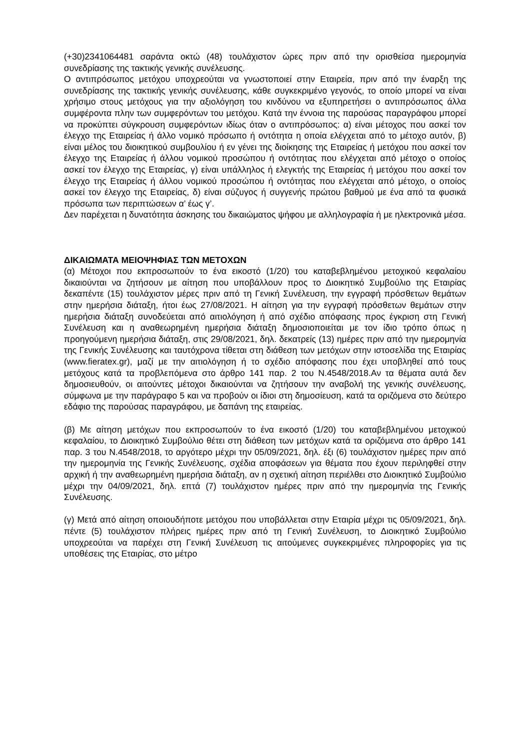(+30)2341064481 σαράντα οκτώ (48) τουλάχιστον ώρες πριν από την ορισθείσα ημερομηνία συνεδρίασης της τακτικής γενικής συνέλευσης.
Ο αντιπρόσωπος μετόχου υποχρεούται να γνωστοποιεί στην Εταιρεία, πριν από την έναρξη της συνεδρίασης της τακτικής γενικής συνέλευσης, κάθε συγκεκριμένο γεγονός, το οποίο μπορεί να είναι χρήσιμο στους μετόχους για την αξιολόγηση του κινδύνου να εξυπηρετήσει ο αντιπρόσωπος άλλα συμφέροντα πλην των συμφερόντων του μετόχου. Κατά την έννοια της παρούσας παραγράφου μπορεί να προκύπτει σύγκρουση συμφερόντων ιδίως όταν ο αντιπρόσωπος: α) είναι μέτοχος που ασκεί τον έλεγχο της Εταιρείας ή άλλο νομικό πρόσωπο ή οντότητα η οποία ελέγχεται από το μέτοχο αυτόν, β) είναι μέλος του διοικητικού συμβουλίου ή εν γένει της διοίκησης της Εταιρείας ή μετόχου που ασκεί τον έλεγχο της Εταιρείας ή άλλου νομικού προσώπου ή οντότητας που ελέγχεται από μέτοχο ο οποίος ασκεί τον έλεγχο της Εταιρείας, γ) είναι υπάλληλος ή ελεγκτής της Εταιρείας ή μετόχου που ασκεί τον έλεγχο της Εταιρείας ή άλλου νομικού προσώπου ή οντότητας που ελέγχεται από μέτοχο, ο οποίος ασκεί τον έλεγχο της Εταιρείας, δ) είναι σύζυγος ή συγγενής πρώτου βαθμού με ένα από τα φυσικά πρόσωπα των περιπτώσεων α’ έως γ’.
Δεν παρέχεται η δυνατότητα άσκησης του δικαιώματος ψήφου με αλληλογραφία ή με ηλεκτρονικά μέσα.
ΔΙΚΑΙΩΜΑΤΑ ΜΕΙΟΨΗΦΙΑΣ ΤΩΝ ΜΕΤΟΧΩΝ
(α) Μέτοχοι που εκπροσωπούν το ένα εικοστό (1/20) του καταβεβλημένου μετοχικού κεφαλαίου δικαιούνται να ζητήσουν με αίτηση που υποβάλλουν προς το Διοικητικό Συμβούλιο της Εταιρίας δεκαπέντε (15) τουλάχιστον μέρες πριν από τη Γενική Συνέλευση, την εγγραφή πρόσθετων θεμάτων στην ημερήσια διάταξη, ήτοι έως 27/08/2021. Η αίτηση για την εγγραφή πρόσθετων θεμάτων στην ημερήσια διάταξη συνοδεύεται από αιτιολόγηση ή από σχέδιο απόφασης προς έγκριση στη Γενική Συνέλευση και η αναθεωρημένη ημερήσια διάταξη δημοσιοποιείται με τον ίδιο τρόπο όπως η προηγούμενη ημερήσια διάταξη, στις 29/08/2021, δηλ. δεκατρείς (13) ημέρες πριν από την ημερομηνία της Γενικής Συνέλευσης και ταυτόχρονα τίθεται στη διάθεση των μετόχων στην ιστοσελίδα της Εταιρίας (www.fieratex.gr), μαζί με την αιτιολόγηση ή το σχέδιο απόφασης που έχει υποβληθεί από τους μετόχους κατά τα προβλεπόμενα στο άρθρο 141 παρ. 2 του Ν.4548/2018.Αν τα θέματα αυτά δεν δημοσιευθούν, οι αιτούντες μέτοχοι δικαιούνται να ζητήσουν την αναβολή της γενικής συνέλευσης, σύμφωνα με την παράγραφο 5 και να προβούν οι ίδιοι στη δημοσίευση, κατά τα οριζόμενα στο δεύτερο εδάφιο της παρούσας παραγράφου, με δαπάνη της εταιρείας.
(β) Με αίτηση μετόχων που εκπροσωπούν το ένα εικοστό (1/20) του καταβεβλημένου μετοχικού κεφαλαίου, το Διοικητικό Συμβούλιο θέτει στη διάθεση των μετόχων κατά τα οριζόμενα στο άρθρο 141 παρ. 3 του Ν.4548/2018, το αργότερο μέχρι την 05/09/2021, δηλ. έξι (6) τουλάχιστον ημέρες πριν από την ημερομηνία της Γενικής Συνέλευσης, σχέδια αποφάσεων για θέματα που έχουν περιληφθεί στην αρχική ή την αναθεωρημένη ημερήσια διάταξη, αν η σχετική αίτηση περιέλθει στο Διοικητικό Συμβούλιο μέχρι την 04/09/2021, δηλ. επτά (7) τουλάχιστον ημέρες πριν από την ημερομηνία της Γενικής Συνέλευσης.
(γ) Μετά από αίτηση οποιουδήποτε μετόχου που υποβάλλεται στην Εταιρία μέχρι τις 05/09/2021, δηλ. πέντε (5) τουλάχιστον πλήρεις ημέρες πριν από τη Γενική Συνέλευση, το Διοικητικό Συμβούλιο υποχρεούται να παρέχει στη Γενική Συνέλευση τις αιτούμενες συγκεκριμένες πληροφορίες για τις υποθέσεις της Εταιρίας, στο μέτρο